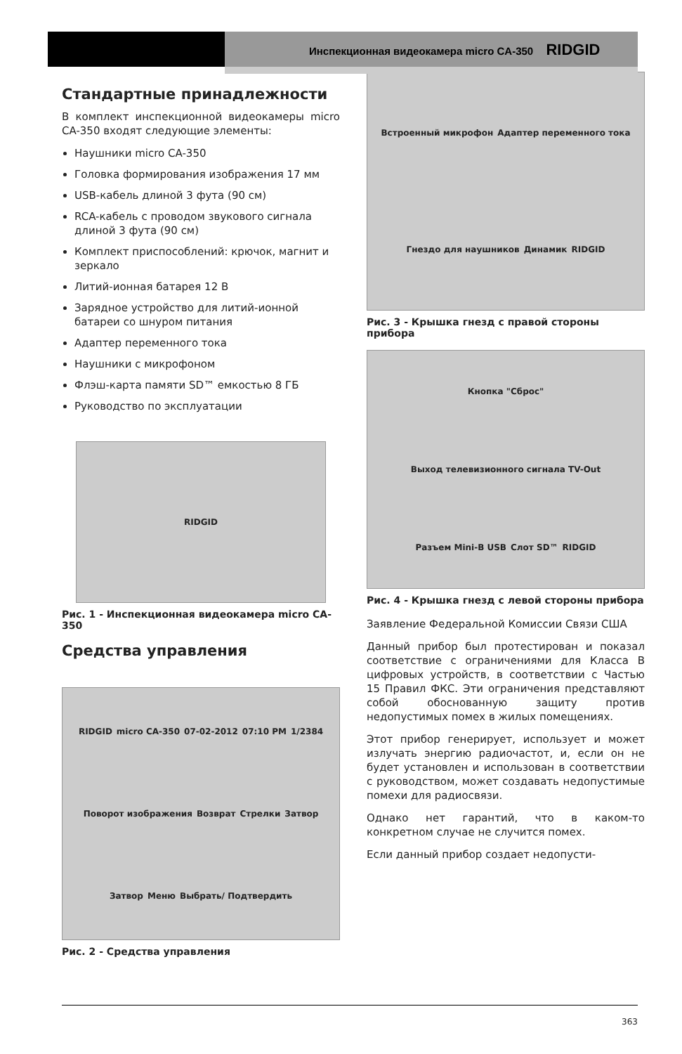Инспекционная видеокамера micro CA-350 RIDGID
Стандартные принадлежности
В комплект инспекционной видеокамеры micro CA-350 входят следующие элементы:
Наушники micro CA-350
Головка формирования изображения 17 мм
USB-кабель длиной 3 фута (90 см)
RCA-кабель с проводом звукового сигнала длиной 3 фута (90 см)
Комплект приспособлений: крючок, магнит и зеркало
Литий-ионная батарея 12 В
Зарядное устройство для литий-ионной батареи со шнуром питания
Адаптер переменного тока
Наушники с микрофоном
Флэш-карта памяти SD™ емкостью 8 ГБ
Руководство по эксплуатации
RIDGID
Рис. 1 - Инспекционная видеокамера micro CA-350
Средства управления
RIDGID micro CA-350 07-02-2012 07:10 PM 1/2384 Поворот изображения Возврат Стрелки Затвор Затвор Меню Выбрать/ Подтвердить
Рис. 2 - Средства управления
Встроенный микрофон Адаптер переменного тока Гнездо для наушников Динамик RIDGID
Рис. 3 - Крышка гнезд с правой стороны прибора
Кнопка "Сброс" Выход телевизионного сигнала TV-Out Разъем Mini-B USB Слот SD™ RIDGID
Рис. 4 - Крышка гнезд с левой стороны прибора
Заявление Федеральной Комиссии Связи США
Данный прибор был протестирован и показал соответствие с ограничениями для Класса B цифровых устройств, в соответствии с Частью 15 Правил ФКС. Эти ограничения представляют собой обоснованную защиту против недопустимых помех в жилых помещениях.
Этот прибор генерирует, использует и может излучать энергию радиочастот, и, если он не будет установлен и использован в соответствии с руководством, может создавать недопустимые помехи для радиосвязи.
Однако нет гарантий, что в каком-то конкретном случае не случится помех.
Если данный прибор создает недопусти-
363